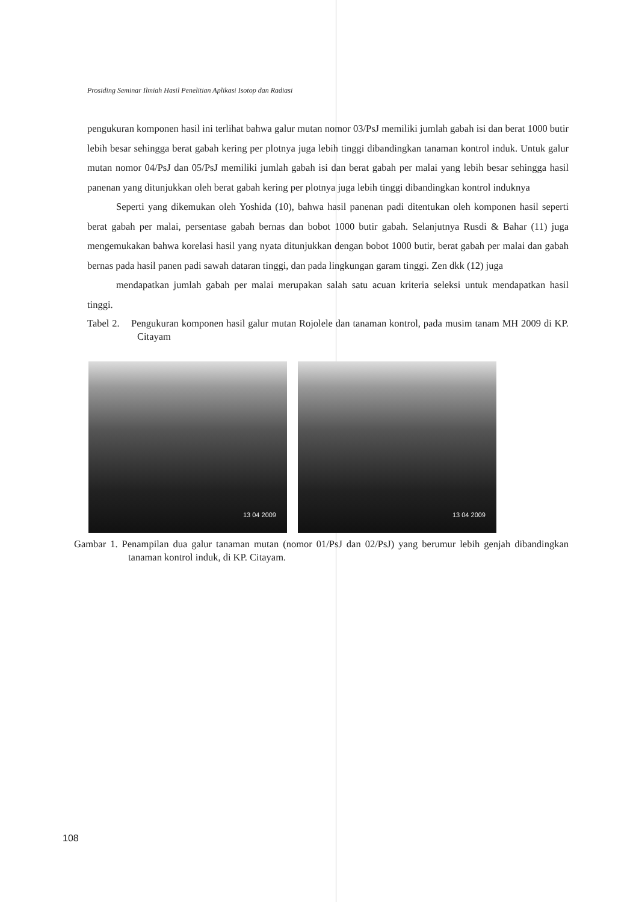Prosiding Seminar Ilmiah Hasil Penelitian Aplikasi Isotop dan Radiasi
pengukuran komponen hasil ini terlihat bahwa galur mutan nomor 03/PsJ memiliki jumlah gabah isi dan berat 1000 butir lebih besar sehingga berat gabah kering per plotnya juga lebih tinggi dibandingkan tanaman kontrol induk. Untuk galur mutan nomor 04/PsJ dan 05/PsJ memiliki jumlah gabah isi dan berat gabah per malai yang lebih besar sehingga hasil panenan yang ditunjukkan oleh berat gabah kering per plotnya juga lebih tinggi dibandingkan kontrol induknya
Seperti yang dikemukan oleh Yoshida (10), bahwa hasil panenan padi ditentukan oleh komponen hasil seperti berat gabah per malai, persentase gabah bernas dan bobot 1000 butir gabah. Selanjutnya Rusdi & Bahar (11) juga mengemukakan bahwa korelasi hasil yang nyata ditunjukkan dengan bobot 1000 butir, berat gabah per malai dan gabah bernas pada hasil panen padi sawah dataran tinggi, dan pada lingkungan garam tinggi. Zen dkk (12) juga
mendapatkan jumlah gabah per malai merupakan salah satu acuan kriteria seleksi untuk mendapatkan hasil tinggi.
Tabel 2. Pengukuran komponen hasil galur mutan Rojolele dan tanaman kontrol, pada musim tanam MH 2009 di KP. Citayam
13 04 2009
13 04 2009
Gambar 1. Penampilan dua galur tanaman mutan (nomor 01/PsJ dan 02/PsJ) yang berumur lebih genjah dibandingkan tanaman kontrol induk, di KP. Citayam.
108